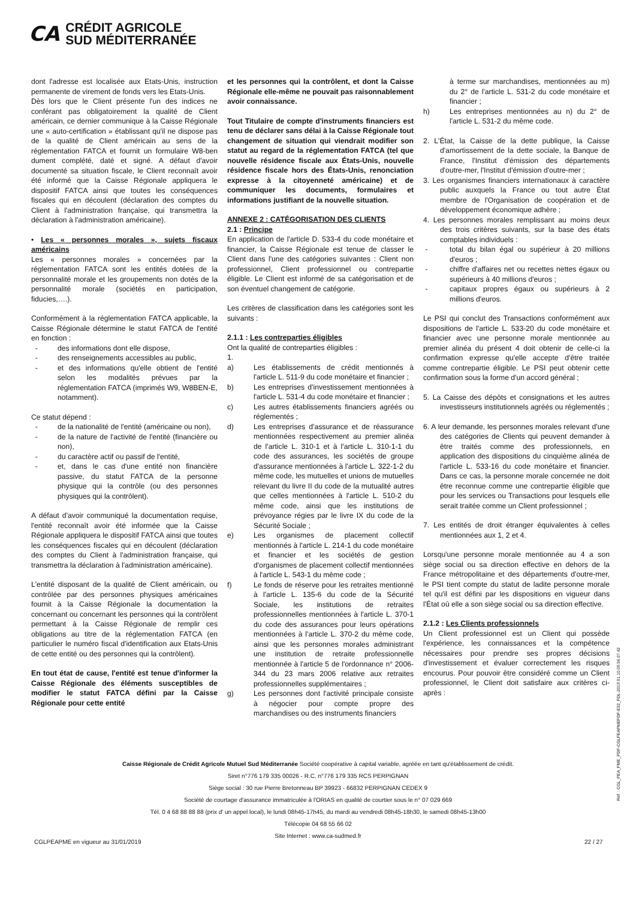CA
CRÉDIT AGRICOLE
SUD MÉDITERRANÉE
dont l'adresse est localisée aux Etats-Unis, instruction permanente de virement de fonds vers les Etats-Unis.
Dès lors que le Client présente l'un des indices ne conférant pas obligatoirement la qualité de Client américain, ce dernier communique à la Caisse Régionale une « auto-certification » établissant qu'il ne dispose pas de la qualité de Client américain au sens de la réglementation FATCA et fournit un formulaire W8-ben dument complété, daté et signé. A défaut d'avoir documenté sa situation fiscale, le Client reconnaît avoir été informé que la Caisse Régionale appliquera le dispositif FATCA ainsi que toutes les conséquences fiscales qui en découlent (déclaration des comptes du Client à l'administration française, qui transmettra la déclaration à l'administration américaine).
• Les « personnes morales », sujets fiscaux américains
Les « personnes morales » concernées par la réglementation FATCA sont les entités dotées de la personnalité morale et les groupements non dotés de la personnalité morale (sociétés en participation, fiducies,….).
Conformément à la réglementation FATCA applicable, la Caisse Régionale détermine le statut FATCA de l'entité en fonction :
- des informations dont elle dispose,
- des renseignements accessibles au public,
- et des informations qu'elle obtient de l'entité selon les modalités prévues par la réglementation FATCA (imprimés W9, W8BEN-E, notamment).
Ce statut dépend :
- de la nationalité de l'entité (américaine ou non),
- de la nature de l'activité de l'entité (financière ou non),
- du caractère actif ou passif de l'entité,
- et, dans le cas d'une entité non financière passive, du statut FATCA de la personne physique qui la contrôle (ou des personnes physiques qui la contrôlent).
A défaut d'avoir communiqué la documentation requise, l'entité reconnaît avoir été informée que la Caisse Régionale appliquera le dispositif FATCA ainsi que toutes les conséquences fiscales qui en découlent (déclaration des comptes du Client à l'administration française, qui transmettra la déclaration à l'administration américaine).
L'entité disposant de la qualité de Client américain, ou contrôlée par des personnes physiques américaines fournit à la Caisse Régionale la documentation la concernant ou concernant les personnes qui la contrôlent permettant à la Caisse Régionale de remplir ces obligations au titre de la réglementation FATCA (en particulier le numéro fiscal d'identification aux Etats-Unis de cette entité ou des personnes qui la contrôlent).
En tout état de cause, l'entité est tenue d'informer la Caisse Régionale des éléments susceptibles de modifier le statut FATCA défini par la Caisse Régionale pour cette entité
et les personnes qui la contrôlent, et dont la Caisse Régionale elle-même ne pouvait pas raisonnablement avoir connaissance.
Tout Titulaire de compte d'instruments financiers est tenu de déclarer sans délai à la Caisse Régionale tout changement de situation qui viendrait modifier son statut au regard de la réglementation FATCA (tel que nouvelle résidence fiscale aux États-Unis, nouvelle résidence fiscale hors des États-Unis, renonciation expresse à la citoyenneté américaine) et de communiquer les documents, formulaires et informations justifiant de la nouvelle situation.
ANNEXE 2 : CATÉGORISATION DES CLIENTS
2.1 : Principe
En application de l'article D. 533-4 du code monétaire et financier, la Caisse Régionale est tenue de classer le Client dans l'une des catégories suivantes : Client non professionnel, Client professionnel ou contrepartie éligible. Le Client est informé de sa catégorisation et de son éventuel changement de catégorie.
Les critères de classification dans les catégories sont les suivants :
2.1.1 : Les contreparties éligibles
Ont la qualité de contreparties éligibles :
1.
a) Les établissements de crédit mentionnés à l'article L. 511-9 du code monétaire et financier ;
b) Les entreprises d'investissement mentionnées à l'article L. 531-4 du code monétaire et financier ;
c) Les autres établissements financiers agréés ou réglementés ;
d) Les entreprises d'assurance et de réassurance mentionnées respectivement au premier alinéa de l'article L. 310-1 et à l'article L. 310-1-1 du code des assurances, les sociétés de groupe d'assurance mentionnées à l'article L. 322-1-2 du même code, les mutuelles et unions de mutuelles relevant du livre II du code de la mutualité autres que celles mentionnées à l'article L. 510-2 du même code, ainsi que les institutions de prévoyance régies par le livre IX du code de la Sécurité Sociale ;
e) Les organismes de placement collectif mentionnés à l'article L. 214-1 du code monétaire et financier et les sociétés de gestion d'organismes de placement collectif mentionnées à l'article L. 543-1 du même code ;
f) Le fonds de réserve pour les retraites mentionné à l'article L. 135-6 du code de la Sécurité Sociale, les institutions de retraites professionnelles mentionnées à l'article L. 370-1 du code des assurances pour leurs opérations mentionnées à l'article L. 370-2 du même code, ainsi que les personnes morales administrant une institution de retraite professionnelle mentionnée à l'article 5 de l'ordonnance n° 2006-344 du 23 mars 2006 relative aux retraites professionnelles supplémentaires ;
g) Les personnes dont l'activité principale consiste à négocier pour compte propre des marchandises ou des instruments financiers
à terme sur marchandises, mentionnées au m) du 2° de l'article L. 531-2 du code monétaire et financier ;
h) Les entreprises mentionnées au n) du 2° de l'article L. 531-2 du même code.
2. L'État, la Caisse de la dette publique, la Caisse d'amortissement de la dette sociale, la Banque de France, l'Institut d'émission des départements d'outre-mer, l'Institut d'émission d'outre-mer ;
3. Les organismes financiers internationaux à caractère public auxquels la France ou tout autre État membre de l'Organisation de coopération et de développement économique adhère ;
4. Les personnes morales remplissant au moins deux des trois critères suivants, sur la base des états comptables individuels :
- total du bilan égal ou supérieur à 20 millions d'euros ;
- chiffre d'affaires net ou recettes nettes égaux ou supérieurs à 40 millions d'euros ;
- capitaux propres égaux ou supérieurs à 2 millions d'euros.
Le PSI qui conclut des Transactions conformément aux dispositions de l'article L. 533-20 du code monétaire et financier avec une personne morale mentionnée au premier alinéa du présent 4 doit obtenir de celle-ci la confirmation expresse qu'elle accepte d'être traitée comme contrepartie éligible. Le PSI peut obtenir cette confirmation sous la forme d'un accord général ;
5. La Caisse des dépôts et consignations et les autres investisseurs institutionnels agréés ou réglementés ;
6. A leur demande, les personnes morales relevant d'une des catégories de Clients qui peuvent demander à être traités comme des professionnels, en application des dispositions du cinquième alinéa de l'article L. 533-16 du code monétaire et financier. Dans ce cas, la personne morale concernée ne doit être reconnue comme une contrepartie éligible que pour les services ou Transactions pour lesquels elle serait traitée comme un Client professionnel ;
7. Les entités de droit étranger équivalentes à celles mentionnées aux 1, 2 et 4.
Lorsqu'une personne morale mentionnée au 4 a son siège social ou sa direction effective en dehors de la France métropolitaine et des départements d'outre-mer, le PSI tient compte du statut de ladite personne morale tel qu'il est défini par les dispositions en vigueur dans l'État où elle a son siège social ou sa direction effective.
2.1.2 : Les Clients professionnels
Un Client professionnel est un Client qui possède l'expérience, les connaissances et la compétence nécessaires pour prendre ses propres décisions d'investissement et évaluer correctement les risques encourus. Pour pouvoir être considéré comme un Client professionnel, le Client doit satisfaire aux critères ci-après :
Caisse Régionale de Crédit Agricole Mutuel Sud Méditerranée Société coopérative à capital variable, agréée en tant qu'établissement de crédit.
Siret n°776 179 335 00026 - R.C. n°776 179 335 RCS PERPIGNAN
Siège social : 30 rue Pierre Bretonneau BP 39923 - 66832 PERPIGNAN CEDEX 9
Société de courtage d'assurance immatriculée à l'ORIAS en qualité de courtier sous le n° 07 029 669
Tél. 0 4 68 88 88 88 (prix d' un appel local), le lundi 08h45-17h45, du mardi au vendredi 08h45-18h30, le samedi 08h45-13h00
Télécopie 04 68 55 66 02
Site Internet : www.ca-sudmed.fr
CGLPEAPME en vigueur au 31/01/2019
22 / 27
Réf. : CGL_PEA_PME_PDF-CGLPEAPMEPDF-E32_FDL-2019.01.10.09.56.07.42